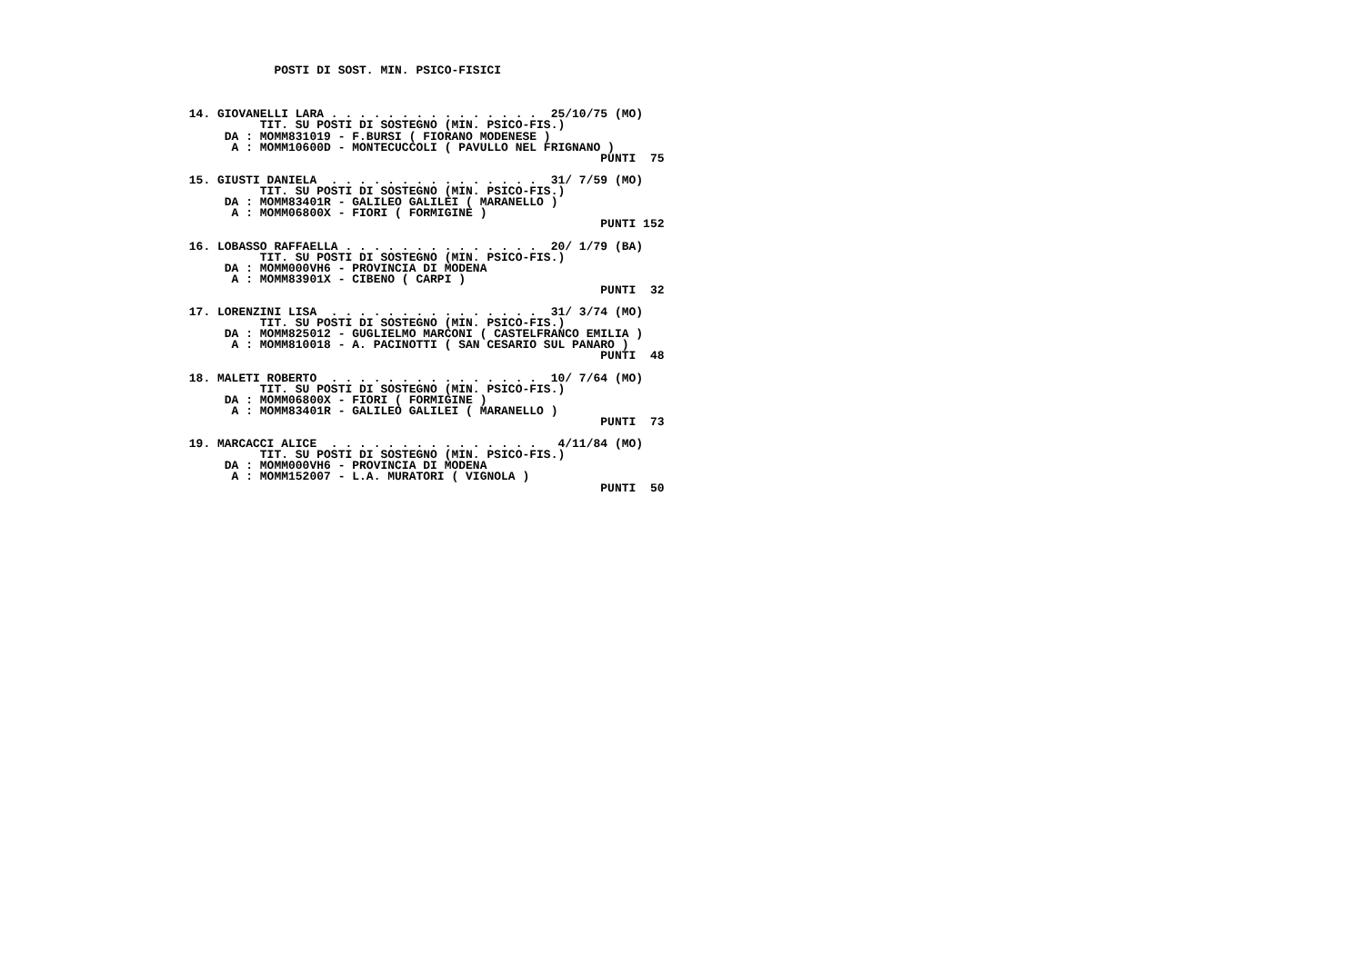POSTI DI SOST. MIN. PSICO-FISICI



 14. GIOVANELLI LARA . . . . . . . . . . . . . . .  25/10/75 (MO)
           TIT. SU POSTI DI SOSTEGNO (MIN. PSICO-FIS.)
      DA : MOMM831019 - F.BURSI ( FIORANO MODENESE )
       A : MOMM10600D - MONTECUCCOLI ( PAVULLO NEL FRIGNANO )
                                                           PUNTI  75

 15. GIUSTI DANIELA  . . . . . . . . . . . . . . .  31/ 7/59 (MO)
           TIT. SU POSTI DI SOSTEGNO (MIN. PSICO-FIS.)
      DA : MOMM83401R - GALILEO GALILEI ( MARANELLO )
       A : MOMM06800X - FIORI ( FORMIGINE )
                                                           PUNTI 152

 16. LOBASSO RAFFAELLA . . . . . . . . . . . . . .  20/ 1/79 (BA)
           TIT. SU POSTI DI SOSTEGNO (MIN. PSICO-FIS.)
      DA : MOMM000VH6 - PROVINCIA DI MODENA
       A : MOMM83901X - CIBENO ( CARPI )
                                                           PUNTI  32

 17. LORENZINI LISA  . . . . . . . . . . . . . . .  31/ 3/74 (MO)
           TIT. SU POSTI DI SOSTEGNO (MIN. PSICO-FIS.)
      DA : MOMM825012 - GUGLIELMO MARCONI ( CASTELFRANCO EMILIA )
       A : MOMM810018 - A. PACINOTTI ( SAN CESARIO SUL PANARO )
                                                           PUNTI  48

 18. MALETI ROBERTO  . . . . . . . . . . . . . . .  10/ 7/64 (MO)
           TIT. SU POSTI DI SOSTEGNO (MIN. PSICO-FIS.)
      DA : MOMM06800X - FIORI ( FORMIGINE )
       A : MOMM83401R - GALILEO GALILEI ( MARANELLO )
                                                           PUNTI  73

 19. MARCACCI ALICE  . . . . . . . . . . . . . . .   4/11/84 (MO)
           TIT. SU POSTI DI SOSTEGNO (MIN. PSICO-FIS.)
      DA : MOMM000VH6 - PROVINCIA DI MODENA
       A : MOMM152007 - L.A. MURATORI ( VIGNOLA )
                                                           PUNTI  50